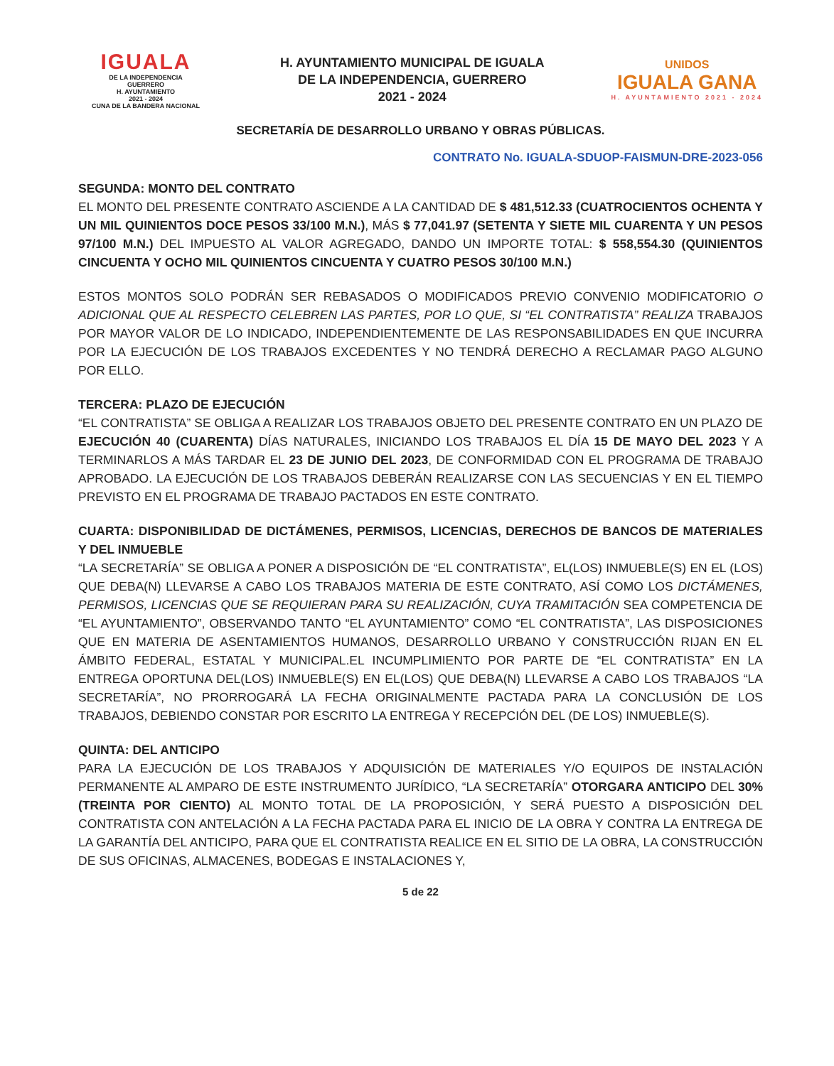IGUALA
DE LA INDEPENDENCIA
GUERRERO
H. AYUNTAMIENTO
2021 - 2024
CUNA DE LA BANDERA NACIONAL
H. AYUNTAMIENTO MUNICIPAL DE IGUALA
DE LA INDEPENDENCIA, GUERRERO
2021 - 2024
UNIDOS
IGUALA GANA
H. AYUNTAMIENTO 2021 - 2024
SECRETARÍA DE DESARROLLO URBANO Y OBRAS PÚBLICAS.
CONTRATO No. IGUALA-SDUOP-FAISMUN-DRE-2023-056
SEGUNDA: MONTO DEL CONTRATO
EL MONTO DEL PRESENTE CONTRATO ASCIENDE A LA CANTIDAD DE $ 481,512.33 (CUATROCIENTOS OCHENTA Y UN MIL QUINIENTOS DOCE PESOS 33/100 M.N.), MÁS $ 77,041.97 (SETENTA Y SIETE MIL CUARENTA Y UN PESOS 97/100 M.N.) DEL IMPUESTO AL VALOR AGREGADO, DANDO UN IMPORTE TOTAL: $ 558,554.30 (QUINIENTOS CINCUENTA Y OCHO MIL QUINIENTOS CINCUENTA Y CUATRO PESOS 30/100 M.N.)
ESTOS MONTOS SOLO PODRÁN SER REBASADOS O MODIFICADOS PREVIO CONVENIO MODIFICATORIO O ADICIONAL QUE AL RESPECTO CELEBREN LAS PARTES, POR LO QUE, SI “EL CONTRATISTA” REALIZA TRABAJOS POR MAYOR VALOR DE LO INDICADO, INDEPENDIENTEMENTE DE LAS RESPONSABILIDADES EN QUE INCURRA POR LA EJECUCIÓN DE LOS TRABAJOS EXCEDENTES Y NO TENDRÁ DERECHO A RECLAMAR PAGO ALGUNO POR ELLO.
TERCERA: PLAZO DE EJECUCIÓN
“EL CONTRATISTA” SE OBLIGA A REALIZAR LOS TRABAJOS OBJETO DEL PRESENTE CONTRATO EN UN PLAZO DE EJECUCIÓN 40 (CUARENTA) DÍAS NATURALES, INICIANDO LOS TRABAJOS EL DÍA 15 DE MAYO DEL 2023 Y A TERMINARLOS A MÁS TARDAR EL 23 DE JUNIO DEL 2023, DE CONFORMIDAD CON EL PROGRAMA DE TRABAJO APROBADO. LA EJECUCIÓN DE LOS TRABAJOS DEBERÁN REALIZARSE CON LAS SECUENCIAS Y EN EL TIEMPO PREVISTO EN EL PROGRAMA DE TRABAJO PACTADOS EN ESTE CONTRATO.
CUARTA: DISPONIBILIDAD DE DICTÁMENES, PERMISOS, LICENCIAS, DERECHOS DE BANCOS DE MATERIALES Y DEL INMUEBLE
“LA SECRETARÍA” SE OBLIGA A PONER A DISPOSICIÓN DE “EL CONTRATISTA”, EL(LOS) INMUEBLE(S) EN EL (LOS) QUE DEBA(N) LLEVARSE A CABO LOS TRABAJOS MATERIA DE ESTE CONTRATO, ASÍ COMO LOS DICTÁMENES, PERMISOS, LICENCIAS QUE SE REQUIERAN PARA SU REALIZACIÓN, CUYA TRAMITACIÓN SEA COMPETENCIA DE “EL AYUNTAMIENTO”, OBSERVANDO TANTO “EL AYUNTAMIENTO” COMO “EL CONTRATISTA”, LAS DISPOSICIONES QUE EN MATERIA DE ASENTAMIENTOS HUMANOS, DESARROLLO URBANO Y CONSTRUCCIÓN RIJAN EN EL ÁMBITO FEDERAL, ESTATAL Y MUNICIPAL.EL INCUMPLIMIENTO POR PARTE DE “EL CONTRATISTA” EN LA ENTREGA OPORTUNA DEL(LOS) INMUEBLE(S) EN EL(LOS) QUE DEBA(N) LLEVARSE A CABO LOS TRABAJOS “LA SECRETARÍA”, NO PRORROGARÁ LA FECHA ORIGINALMENTE PACTADA PARA LA CONCLUSIÓN DE LOS TRABAJOS, DEBIENDO CONSTAR POR ESCRITO LA ENTREGA Y RECEPCIÓN DEL (DE LOS) INMUEBLE(S).
QUINTA: DEL ANTICIPO
PARA LA EJECUCIÓN DE LOS TRABAJOS Y ADQUISICIÓN DE MATERIALES Y/O EQUIPOS DE INSTALACIÓN PERMANENTE AL AMPARO DE ESTE INSTRUMENTO JURÍDICO, “LA SECRETARÍA” OTORGARA ANTICIPO DEL 30% (TREINTA POR CIENTO) AL MONTO TOTAL DE LA PROPOSICIÓN, Y SERÁ PUESTO A DISPOSICIÓN DEL CONTRATISTA CON ANTELACIÓN A LA FECHA PACTADA PARA EL INICIO DE LA OBRA Y CONTRA LA ENTREGA DE LA GARANTÍA DEL ANTICIPO, PARA QUE EL CONTRATISTA REALICE EN EL SITIO DE LA OBRA, LA CONSTRUCCIÓN DE SUS OFICINAS, ALMACENES, BODEGAS E INSTALACIONES Y,
5 de 22